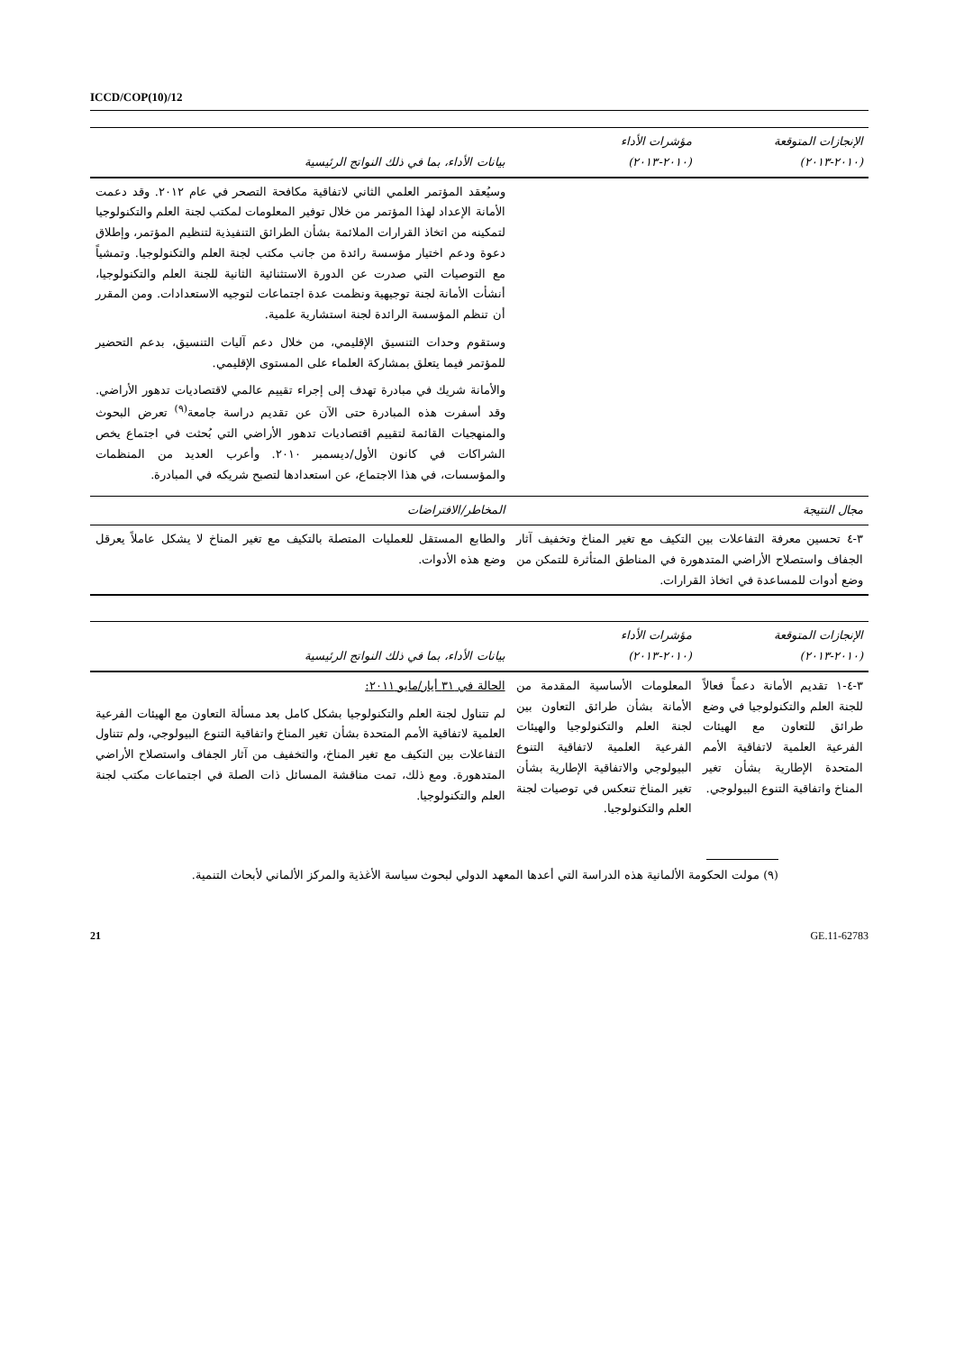ICCD/COP(10)/12
| الإنجازات المتوقعة (٢٠١٠-٢٠١٣) | مؤشرات الأداء (٢٠١٠-٢٠١٣) | بيانات الأداء، بما في ذلك النواتج الرئيسية |
| --- | --- | --- |
| | | وسيُعقد المؤتمر العلمي الثاني لاتفاقية مكافحة التصحر في عام ٢٠١٢. وقد دعمت الأمانة الإعداد لهذا المؤتمر من خلال توفير المعلومات لمكتب لجنة العلم والتكنولوجيا لتمكينه من اتخاذ القرارات الملائمة بشأن الطرائق التنفيذية لتنظيم المؤتمر، وإطلاق دعوة ودعم اختيار مؤسسة رائدة من جانب مكتب لجنة العلم والتكنولوجيا. وتمشياً مع التوصيات التي صدرت عن الدورة الاستثنائية الثانية للجنة العلم والتكنولوجيا، أنشأت الأمانة لجنة توجيهية ونظمت عدة اجتماعات لتوجيه الاستعدادات. ومن المقرر أن تنظم المؤسسة الرائدة لجنة استشارية علمية. وستقوم وحدات التنسيق الإقليمي، من خلال دعم آليات التنسيق، بدعم التحضير للمؤتمر فيما يتعلق بمشاركة العلماء على المستوى الإقليمي. والأمانة شريك في مبادرة تهدف إلى إجراء تقييم عالمي لاقتصاديات تدهور الأراضي. وقد أسفرت هذه المبادرة حتى الآن عن تقديم دراسة جامعة<sup>(٩)</sup> تعرض البحوث والمنهجيات القائمة لتقييم اقتصاديات تدهور الأراضي التي بُحثت في اجتماع يخص الشراكات في كانون الأول/ديسمبر ٢٠١٠. وأعرب العديد من المنظمات والمؤسسات، في هذا الاجتماع، عن استعدادها لتصبح شريكه في المبادرة. |
| مجال النتيجة | | المخاطر/الافتراضات |
| ٣-٤ تحسين معرفة التفاعلات بين التكيف مع تغير المناخ وتخفيف آثار الجفاف واستصلاح الأراضي المتدهورة في المناطق المتأثرة للتمكن من وضع أدوات للمساعدة في اتخاذ القرارات. | | والطابع المستقل للعمليات المتصلة بالتكيف مع تغير المناخ لا يشكل عاملاً يعرقل وضع هذه الأدوات. |
| الإنجازات المتوقعة (٢٠١٠-٢٠١٣) | مؤشرات الأداء (٢٠١٠-٢٠١٣) | بيانات الأداء، بما في ذلك النواتج الرئيسية |
| --- | --- | --- |
| ٣-٤-١ تقديم الأمانة دعماً فعالاً للجنة العلم والتكنولوجيا في وضع طرائق للتعاون مع الهيئات الفرعية العلمية لاتفاقية الأمم المتحدة الإطارية بشأن تغير المناخ واتفاقية التنوع البيولوجي. | المعلومات الأساسية المقدمة من الأمانة بشأن طرائق التعاون بين لجنة العلم والتكنولوجيا والهيئات الفرعية العلمية لاتفاقية التنوع البيولوجي والاتفاقية الإطارية بشأن تغير المناخ تنعكس في توصيات لجنة العلم والتكنولوجيا. | الحالة في ٣١ أيار/مايو ٢٠١١: لم تتناول لجنة العلم والتكنولوجيا بشكل كامل بعد مسألة التعاون مع الهيئات الفرعية العلمية لاتفاقية الأمم المتحدة بشأن تغير المناخ واتفاقية التنوع البيولوجي، ولم تتناول التفاعلات بين التكيف مع تغير المناخ، والتخفيف من آثار الجفاف واستصلاح الأراضي المتدهورة. ومع ذلك، تمت مناقشة المسائل ذات الصلة في اجتماعات مكتب لجنة العلم والتكنولوجيا. |
(٩) مولت الحكومة الألمانية هذه الدراسة التي أعدها المعهد الدولي لبحوث سياسة الأغذية والمركز الألماني لأبحاث التنمية.
21 GE.11-62783